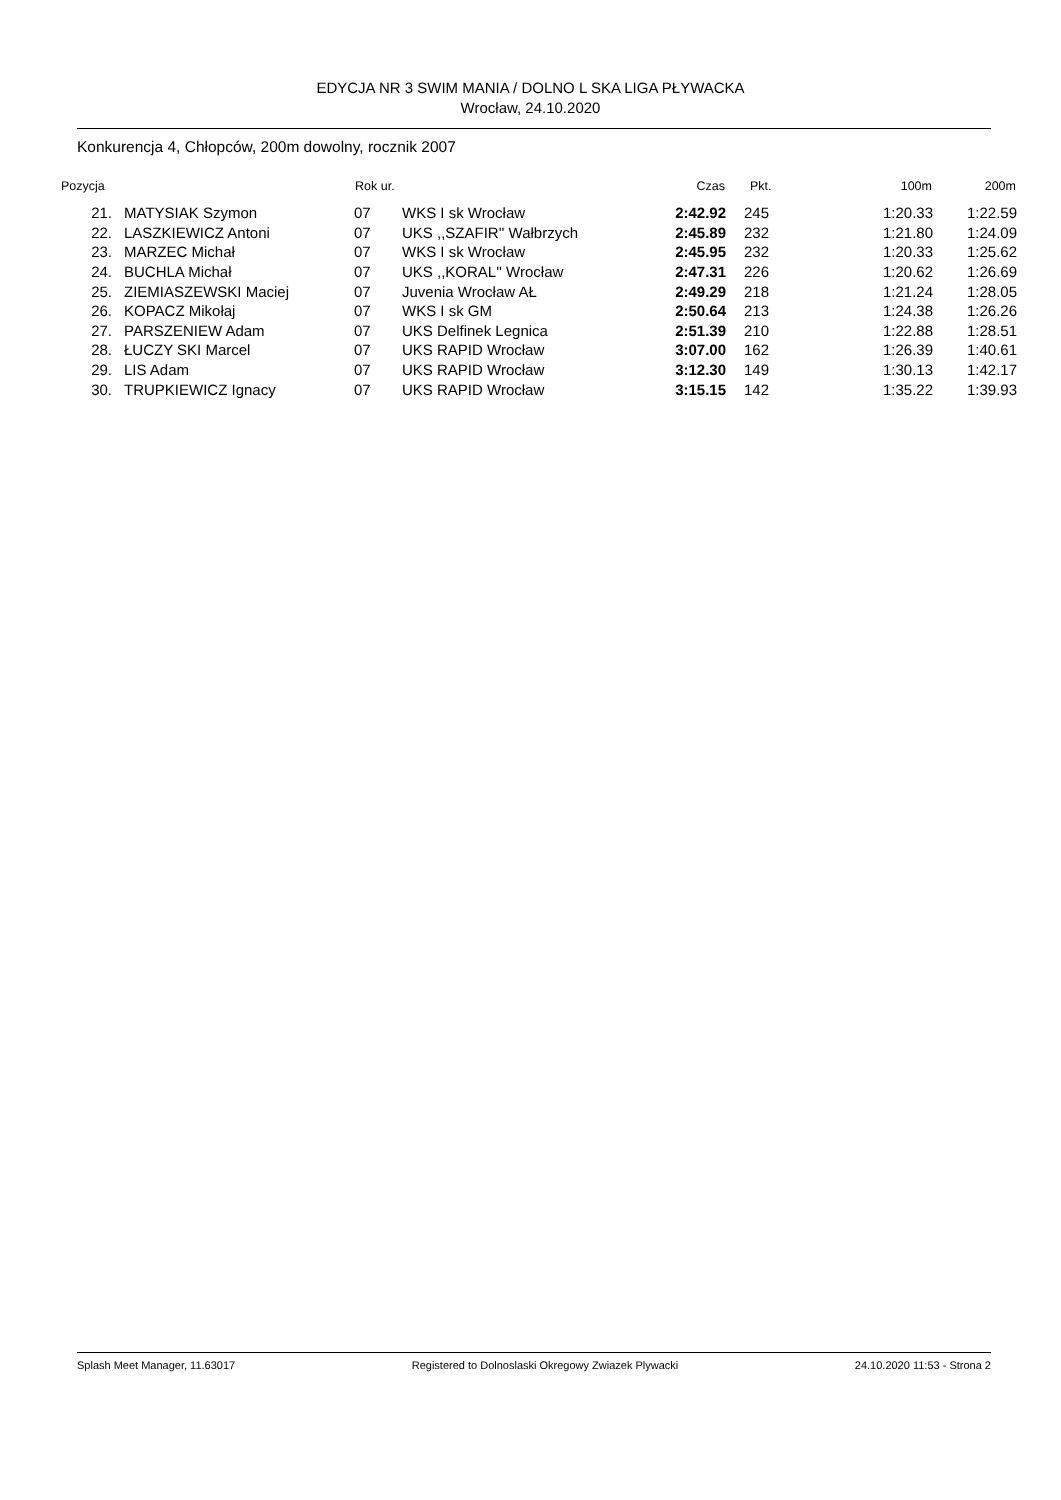EDYCJA NR 3 SWIM MANIA / DOLNO L SKA LIGA PŁYWACKA
Wrocław, 24.10.2020
Konkurencja 4, Chłopców, 200m dowolny, rocznik 2007
| Pozycja | | Rok ur. | | Czas | Pkt. | 100m | 200m |
| --- | --- | --- | --- | --- | --- | --- | --- |
| 21. | MATYSIAK Szymon | 07 | WKS I sk Wrocław | 2:42.92 | 245 | 1:20.33 | 1:22.59 |
| 22. | LASZKIEWICZ Antoni | 07 | UKS ,,SZAFIR'' Wałbrzych | 2:45.89 | 232 | 1:21.80 | 1:24.09 |
| 23. | MARZEC Michał | 07 | WKS I sk Wrocław | 2:45.95 | 232 | 1:20.33 | 1:25.62 |
| 24. | BUCHLA Michał | 07 | UKS ,,KORAL'' Wrocław | 2:47.31 | 226 | 1:20.62 | 1:26.69 |
| 25. | ZIEMIASZEWSKI Maciej | 07 | Juvenia Wrocław AŁ | 2:49.29 | 218 | 1:21.24 | 1:28.05 |
| 26. | KOPACZ Mikołaj | 07 | WKS I sk GM | 2:50.64 | 213 | 1:24.38 | 1:26.26 |
| 27. | PARSZENIEW Adam | 07 | UKS Delfinek Legnica | 2:51.39 | 210 | 1:22.88 | 1:28.51 |
| 28. | ŁUCZY SKI Marcel | 07 | UKS RAPID Wrocław | 3:07.00 | 162 | 1:26.39 | 1:40.61 |
| 29. | LIS Adam | 07 | UKS RAPID Wrocław | 3:12.30 | 149 | 1:30.13 | 1:42.17 |
| 30. | TRUPKIEWICZ Ignacy | 07 | UKS RAPID Wrocław | 3:15.15 | 142 | 1:35.22 | 1:39.93 |
Splash Meet Manager, 11.63017 Registered to Dolnoslaski Okregowy Zwiazek Plywacki 24.10.2020 11:53 - Strona 2